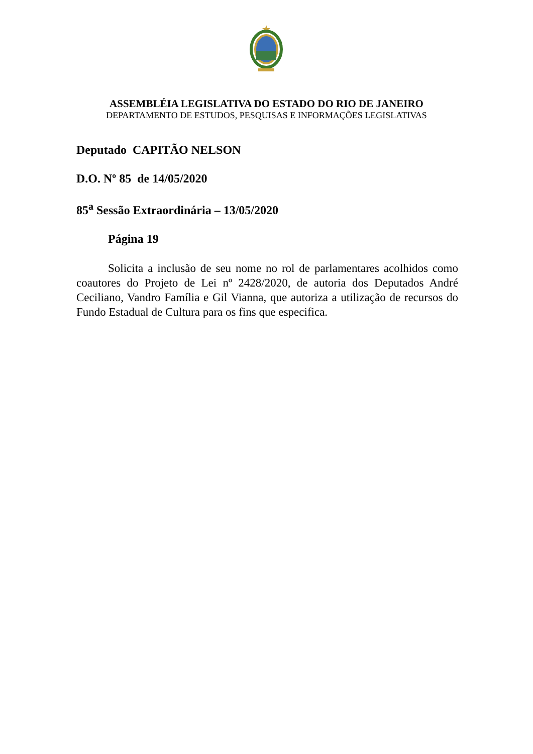ASSEMBLÉIA LEGISLATIVA DO ESTADO DO RIO DE JANEIRO
DEPARTAMENTO DE ESTUDOS, PESQUISAS E INFORMAÇÕES LEGISLATIVAS
Deputado CAPITÃO NELSON
D.O. Nº 85 de 14/05/2020
85<sup>a</sup> Sessão Extraordinária – 13/05/2020
Página 19
Solicita a inclusão de seu nome no rol de parlamentares acolhidos como coautores do Projeto de Lei nº 2428/2020, de autoria dos Deputados André Ceciliano, Vandro Família e Gil Vianna, que autoriza a utilização de recursos do Fundo Estadual de Cultura para os fins que especifica.